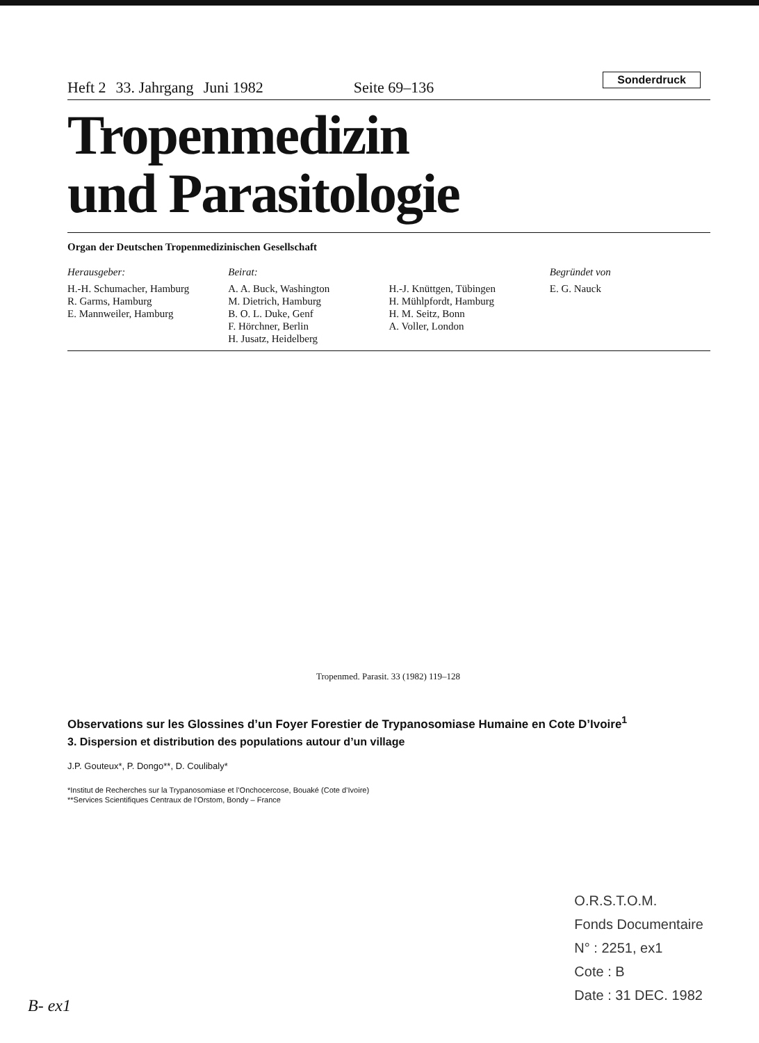Heft 2 33. Jahrgang Juni 1982 Seite 69–136 Sonderdruck
Tropenmedizin
und Parasitologie
Organ der Deutschen Tropenmedizinischen Gesellschaft
Herausgeber:
H.-H. Schumacher, Hamburg
R. Garms, Hamburg
E. Mannweiler, Hamburg
Beirat:
A. A. Buck, Washington
M. Dietrich, Hamburg
B. O. L. Duke, Genf
F. Hörchner, Berlin
H. Jusatz, Heidelberg
H.-J. Knüttgen, Tübingen
H. Mühlpfordt, Hamburg
H. M. Seitz, Bonn
A. Voller, London
Begründet von
E. G. Nauck
Tropenmed. Parasit. 33 (1982) 119–128
Observations sur les Glossines d’un Foyer Forestier de Trypanosomiase Humaine en Cote D’Ivoire<sup>1</sup>
3. Dispersion et distribution des populations autour d’un village
J.P. Gouteux*, P. Dongo**, D. Coulibaly*
*Institut de Recherches sur la Trypanosomiase et l’Onchocercose, Bouaké (Cote d’Ivoire)
**Services Scientifiques Centraux de l’Orstom, Bondy – France
O.R.S.T.O.M.
Fonds Documentaire
N° : 2251, ex1
Cote : B
Date : 31 DEC. 1982
B- ex1